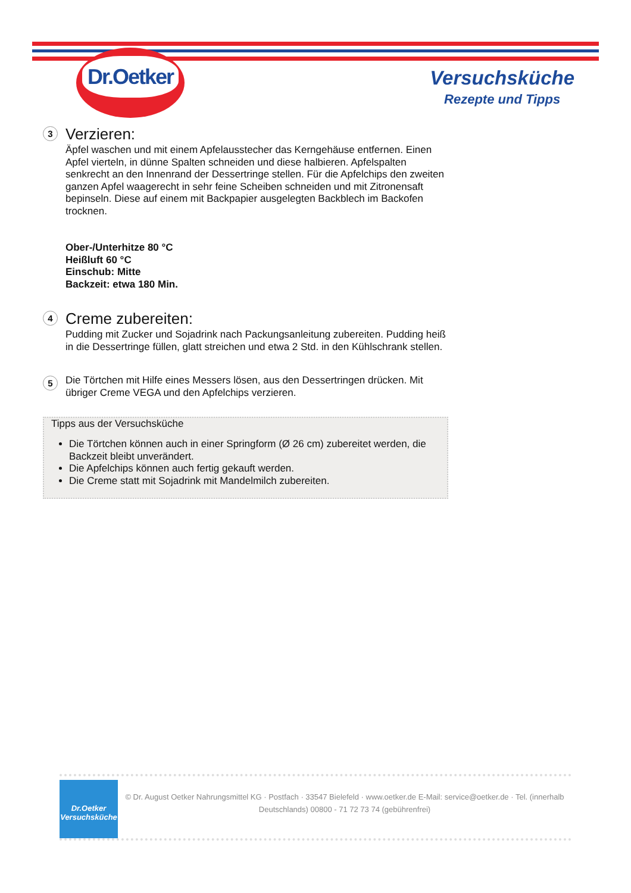Dr.Oetker
Versuchsküche
Rezepte und Tipps
3
Verzieren:
Äpfel waschen und mit einem Apfelausstecher das Kerngehäuse entfernen. Einen Apfel vierteln, in dünne Spalten schneiden und diese halbieren. Apfelspalten senkrecht an den Innenrand der Dessertringe stellen. Für die Apfelchips den zweiten ganzen Apfel waagerecht in sehr feine Scheiben schneiden und mit Zitronensaft bepinseln. Diese auf einem mit Backpapier ausgelegten Backblech im Backofen trocknen.
Ober-/Unterhitze 80 °C
Heißluft 60 °C
Einschub: Mitte
Backzeit: etwa 180 Min.
4
Creme zubereiten:
Pudding mit Zucker und Sojadrink nach Packungsanleitung zubereiten. Pudding heiß in die Dessertringe füllen, glatt streichen und etwa 2 Std. in den Kühlschrank stellen.
5 Die Törtchen mit Hilfe eines Messers lösen, aus den Dessertringen drücken. Mit übriger Creme VEGA und den Apfelchips verzieren.
Tipps aus der Versuchsküche
Die Törtchen können auch in einer Springform (Ø 26 cm) zubereitet werden, die Backzeit bleibt unverändert.
Die Apfelchips können auch fertig gekauft werden.
Die Creme statt mit Sojadrink mit Mandelmilch zubereiten.
Dr.Oetker
Versuchsküche
© Dr. August Oetker Nahrungsmittel KG · Postfach · 33547 Bielefeld · www.oetker.de E-Mail: service@oetker.de · Tel. (innerhalb Deutschlands) 00800 - 71 72 73 74 (gebührenfrei)